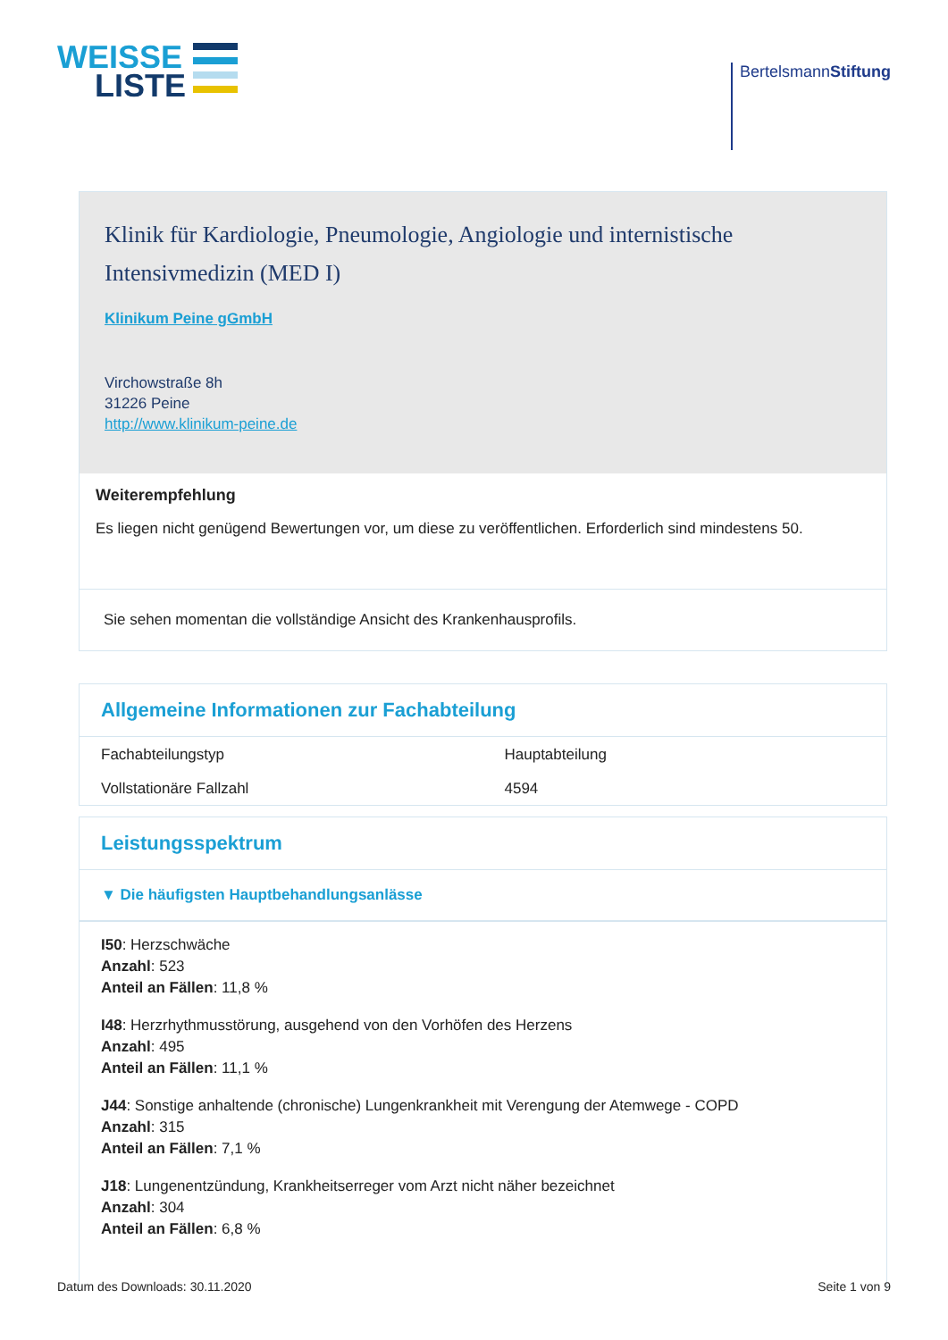WEISSE
LISTE
BertelsmannStiftung
Klinik für Kardiologie, Pneumologie, Angiologie und internistische Intensivmedizin (MED I)
Klinikum Peine gGmbH
Virchowstraße 8h
31226 Peine
http://www.klinikum-peine.de
Weiterempfehlung
Es liegen nicht genügend Bewertungen vor, um diese zu veröffentlichen. Erforderlich sind mindestens 50.
Sie sehen momentan die vollständige Ansicht des Krankenhausprofils.
Allgemeine Informationen zur Fachabteilung
| Fachabteilungstyp | Hauptabteilung |
| Vollstationäre Fallzahl | 4594 |
Leistungsspektrum
▼ Die häufigsten Hauptbehandlungsanlässe
I50: Herzschwäche
Anzahl: 523
Anteil an Fällen: 11,8 %
I48: Herzrhythmusstörung, ausgehend von den Vorhöfen des Herzens
Anzahl: 495
Anteil an Fällen: 11,1 %
J44: Sonstige anhaltende (chronische) Lungenkrankheit mit Verengung der Atemwege - COPD
Anzahl: 315
Anteil an Fällen: 7,1 %
J18: Lungenentzündung, Krankheitserreger vom Arzt nicht näher bezeichnet
Anzahl: 304
Anteil an Fällen: 6,8 %
Datum des Downloads: 30.11.2020 Seite 1 von 9